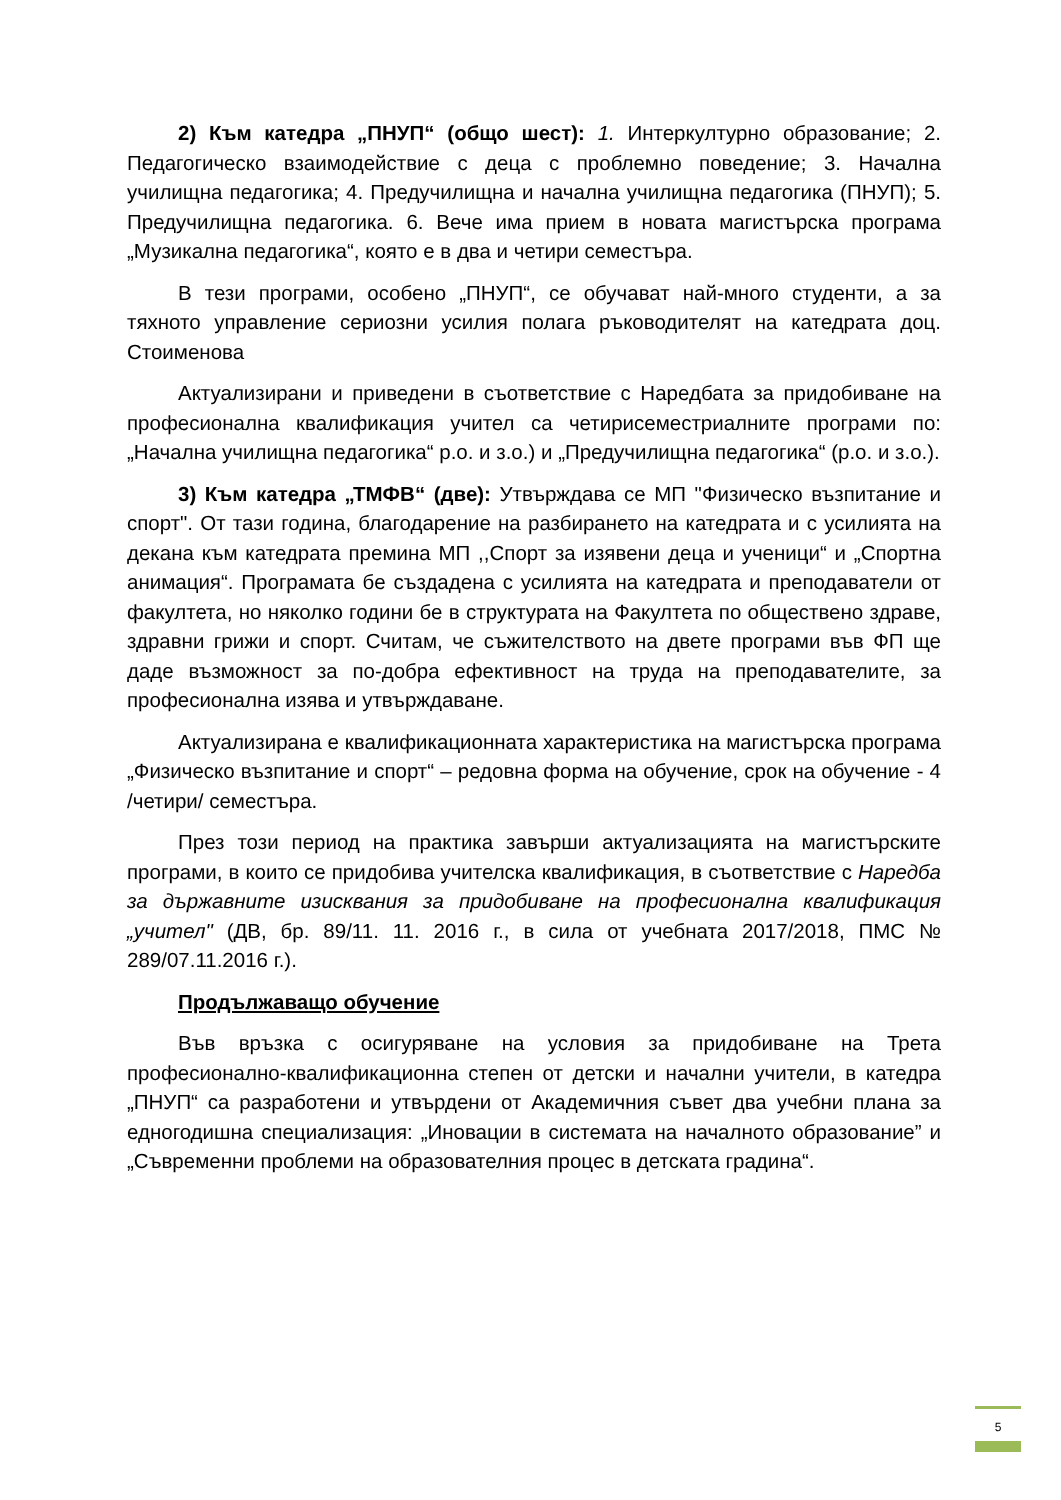2) Към катедра „ПНУП“ (общо шест): 1. Интеркултурно образование; 2. Педагогическо взаимодействие с деца с проблемно поведение; 3. Начална училищна педагогика; 4. Предучилищна и начална училищна педагогика (ПНУП); 5. Предучилищна педагогика. 6. Вече има прием в новата магистърска програма „Музикална педагогика“, която е в два и четири семестъра.
В тези програми, особено „ПНУП“, се обучават най-много студенти, а за тяхното управление сериозни усилия полага ръководителят на катедрата доц. Стоименова
Актуализирани и приведени в съответствие с Наредбата за придобиване на професионална квалификация учител са четирисеместриалните програми по: „Начална училищна педагогика“ р.о. и з.о.) и „Предучилищна педагогика“ (р.о. и з.о.).
3) Към катедра „ТМФВ“ (две): Утвърждава се МП "Физическо възпитание и спорт". От тази година, благодарение на разбирането на катедрата и с усилията на декана към катедрата премина МП ,,Спорт за изявени деца и ученици“ и „Спортна анимация“. Програмата бе създадена с усилията на катедрата и преподаватели от факултета, но няколко години бе в структурата на Факултета по обществено здраве, здравни грижи и спорт. Считам, че съжителството на двете програми във ФП ще даде възможност за по-добра ефективност на труда на преподавателите, за професионална изява и утвърждаване.
Актуализирана е квалификационната характеристика на магистърска програма „Физическо възпитание и спорт“ – редовна форма на обучение, срок на обучение - 4 /четири/ семестъра.
През този период на практика завърши актуализацията на магистърските програми, в които се придобива учителска квалификация, в съответствие с Наредба за държавните изисквания за придобиване на професионална квалификация „учител" (ДВ, бр. 89/11. 11. 2016 г., в сила от учебната 2017/2018, ПМС № 289/07.11.2016 г.).
Продължаващо обучение
Във връзка с осигуряване на условия за придобиване на Трета професионално-квалификационна степен от детски и начални учители, в катедра „ПНУП“ са разработени и утвърдени от Академичния съвет два учебни плана за едногодишна специализация: „Иновации в системата на началното образование” и „Съвременни проблеми на образователния процес в детската градина“.
5